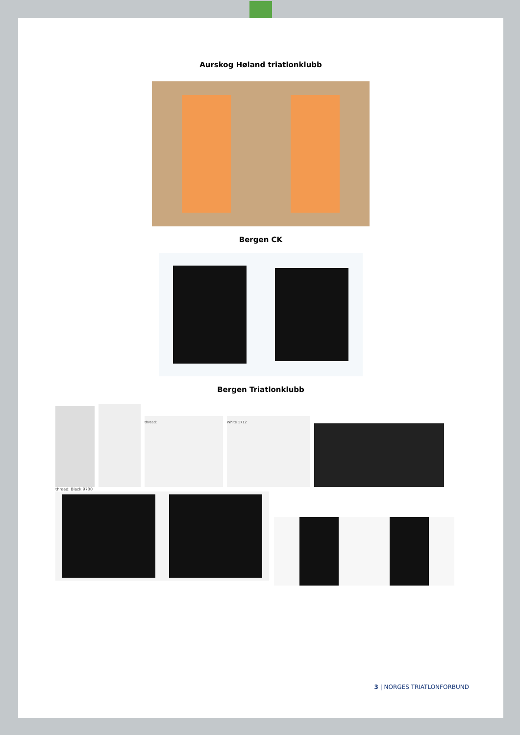Aurskog Høland triatlonklubb
Bergen CK
Bergen Triatlonklubb
thread:
White 1712
thread: Black 9700
3 | NORGES TRIATLONFORBUND